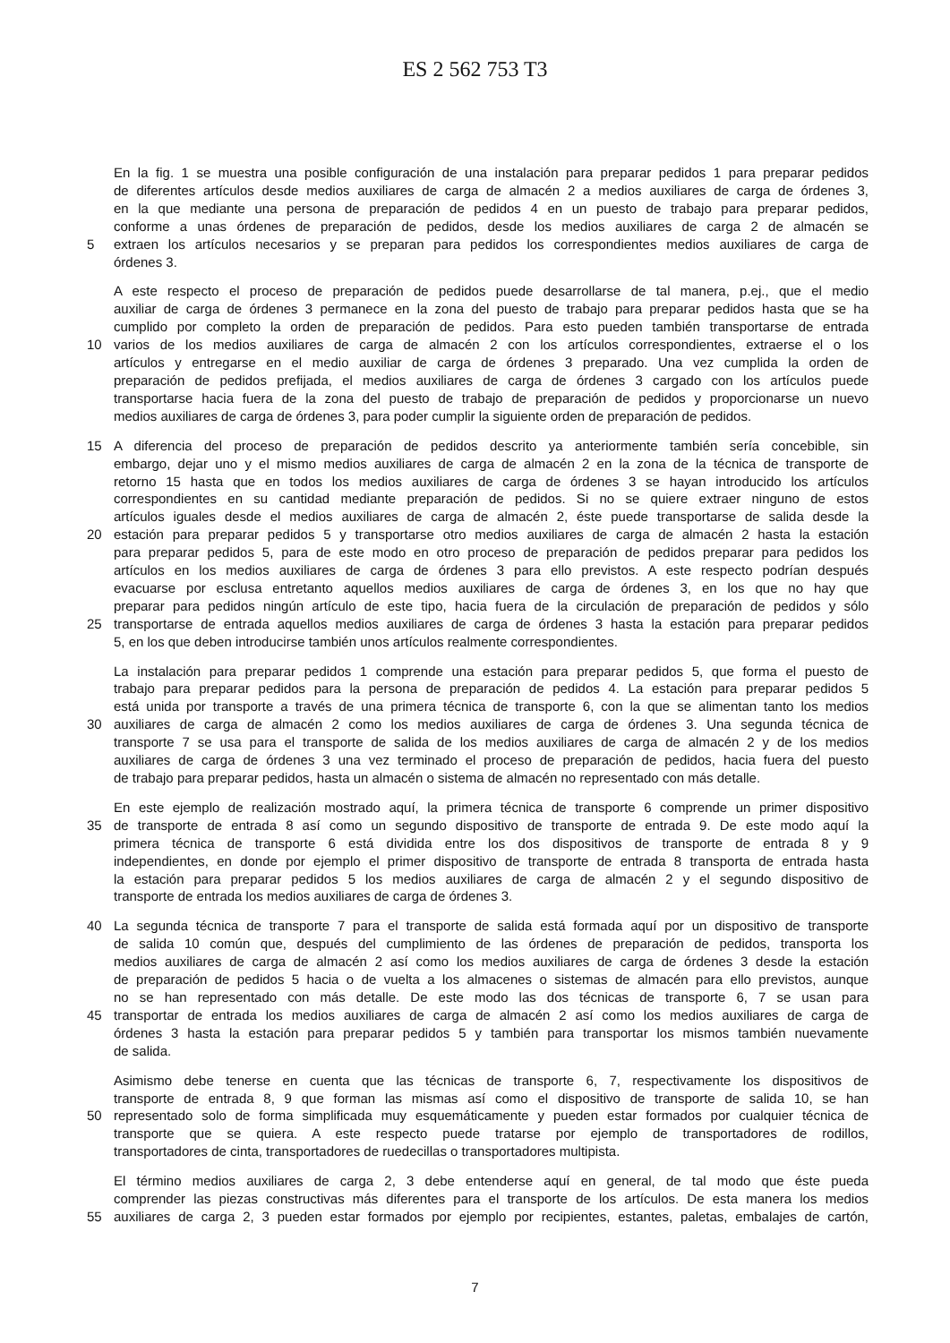ES 2 562 753 T3
En la fig. 1 se muestra una posible configuración de una instalación para preparar pedidos 1 para preparar pedidos
de diferentes artículos desde medios auxiliares de carga de almacén 2 a medios auxiliares de carga de órdenes 3,
en la que mediante una persona de preparación de pedidos 4 en un puesto de trabajo para preparar pedidos,
conforme a unas órdenes de preparación de pedidos, desde los medios auxiliares de carga 2 de almacén se
5 extraen los artículos necesarios y se preparan para pedidos los correspondientes medios auxiliares de carga de
órdenes 3.
A este respecto el proceso de preparación de pedidos puede desarrollarse de tal manera, p.ej., que el medio
auxiliar de carga de órdenes 3 permanece en la zona del puesto de trabajo para preparar pedidos hasta que se ha
cumplido por completo la orden de preparación de pedidos. Para esto pueden también transportarse de entrada
10 varios de los medios auxiliares de carga de almacén 2 con los artículos correspondientes, extraerse el o los
artículos y entregarse en el medio auxiliar de carga de órdenes 3 preparado. Una vez cumplida la orden de
preparación de pedidos prefijada, el medios auxiliares de carga de órdenes 3 cargado con los artículos puede
transportarse hacia fuera de la zona del puesto de trabajo de preparación de pedidos y proporcionarse un nuevo
medios auxiliares de carga de órdenes 3, para poder cumplir la siguiente orden de preparación de pedidos.
15 A diferencia del proceso de preparación de pedidos descrito ya anteriormente también sería concebible, sin
embargo, dejar uno y el mismo medios auxiliares de carga de almacén 2 en la zona de la técnica de transporte de
retorno 15 hasta que en todos los medios auxiliares de carga de órdenes 3 se hayan introducido los artículos
correspondientes en su cantidad mediante preparación de pedidos. Si no se quiere extraer ninguno de estos
artículos iguales desde el medios auxiliares de carga de almacén 2, éste puede transportarse de salida desde la
20 estación para preparar pedidos 5 y transportarse otro medios auxiliares de carga de almacén 2 hasta la estación
para preparar pedidos 5, para de este modo en otro proceso de preparación de pedidos preparar para pedidos los
artículos en los medios auxiliares de carga de órdenes 3 para ello previstos. A este respecto podrían después
evacuarse por esclusa entretanto aquellos medios auxiliares de carga de órdenes 3, en los que no hay que
preparar para pedidos ningún artículo de este tipo, hacia fuera de la circulación de preparación de pedidos y sólo
25 transportarse de entrada aquellos medios auxiliares de carga de órdenes 3 hasta la estación para preparar pedidos
5, en los que deben introducirse también unos artículos realmente correspondientes.
La instalación para preparar pedidos 1 comprende una estación para preparar pedidos 5, que forma el puesto de
trabajo para preparar pedidos para la persona de preparación de pedidos 4. La estación para preparar pedidos 5
está unida por transporte a través de una primera técnica de transporte 6, con la que se alimentan tanto los medios
30 auxiliares de carga de almacén 2 como los medios auxiliares de carga de órdenes 3. Una segunda técnica de
transporte 7 se usa para el transporte de salida de los medios auxiliares de carga de almacén 2 y de los medios
auxiliares de carga de órdenes 3 una vez terminado el proceso de preparación de pedidos, hacia fuera del puesto
de trabajo para preparar pedidos, hasta un almacén o sistema de almacén no representado con más detalle.
En este ejemplo de realización mostrado aquí, la primera técnica de transporte 6 comprende un primer dispositivo
35 de transporte de entrada 8 así como un segundo dispositivo de transporte de entrada 9. De este modo aquí la
primera técnica de transporte 6 está dividida entre los dos dispositivos de transporte de entrada 8 y 9
independientes, en donde por ejemplo el primer dispositivo de transporte de entrada 8 transporta de entrada hasta
la estación para preparar pedidos 5 los medios auxiliares de carga de almacén 2 y el segundo dispositivo de
transporte de entrada los medios auxiliares de carga de órdenes 3.
40 La segunda técnica de transporte 7 para el transporte de salida está formada aquí por un dispositivo de transporte
de salida 10 común que, después del cumplimiento de las órdenes de preparación de pedidos, transporta los
medios auxiliares de carga de almacén 2 así como los medios auxiliares de carga de órdenes 3 desde la estación
de preparación de pedidos 5 hacia o de vuelta a los almacenes o sistemas de almacén para ello previstos, aunque
no se han representado con más detalle. De este modo las dos técnicas de transporte 6, 7 se usan para
45 transportar de entrada los medios auxiliares de carga de almacén 2 así como los medios auxiliares de carga de
órdenes 3 hasta la estación para preparar pedidos 5 y también para transportar los mismos también nuevamente
de salida.
Asimismo debe tenerse en cuenta que las técnicas de transporte 6, 7, respectivamente los dispositivos de
transporte de entrada 8, 9 que forman las mismas así como el dispositivo de transporte de salida 10, se han
50 representado solo de forma simplificada muy esquemáticamente y pueden estar formados por cualquier técnica de
transporte que se quiera. A este respecto puede tratarse por ejemplo de transportadores de rodillos,
transportadores de cinta, transportadores de ruedecillas o transportadores multipista.
El término medios auxiliares de carga 2, 3 debe entenderse aquí en general, de tal modo que éste pueda
comprender las piezas constructivas más diferentes para el transporte de los artículos. De esta manera los medios
55 auxiliares de carga 2, 3 pueden estar formados por ejemplo por recipientes, estantes, paletas, embalajes de cartón,
7